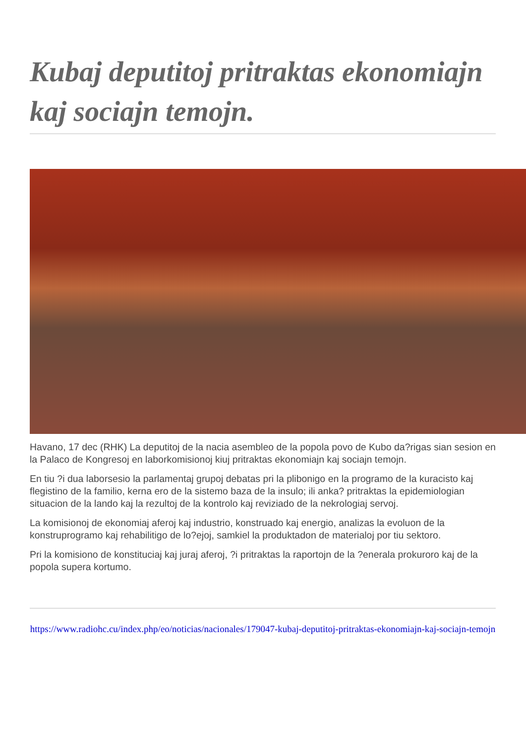Kubaj deputitoj pritraktas ekonomiajn kaj sociajn temojn.
Havano, 17 dec (RHK) La deputitoj de la nacia asembleo de la popola povo de Kubo da?rigas sian sesion en la Palaco de Kongresoj en laborkomisionoj kiuj pritraktas ekonomiajn kaj sociajn temojn.
En tiu ?i dua laborsesio la parlamentaj grupoj debatas pri la plibonigo en la programo de la kuracisto kaj flegistino de la familio, kerna ero de la sistemo baza de la insulo; ili anka? pritraktas la epidemiologian situacion de la lando kaj la rezultoj de la kontrolo kaj reviziado de la nekrologiaj servoj.
La komisionoj de ekonomiaj aferoj kaj industrio, konstruado kaj energio, analizas la evoluon de la konstruprogramo kaj rehabilitigo de lo?ejoj, samkiel la produktadon de materialoj por tiu sektoro.
Pri la komisiono de konstituciaj kaj juraj aferoj, ?i pritraktas la raportojn de la ?enerala prokuroro kaj de la popola supera kortumo.
https://www.radiohc.cu/index.php/eo/noticias/nacionales/179047-kubaj-deputitoj-pritraktas-ekonomiajn-kaj-sociajn-temojn